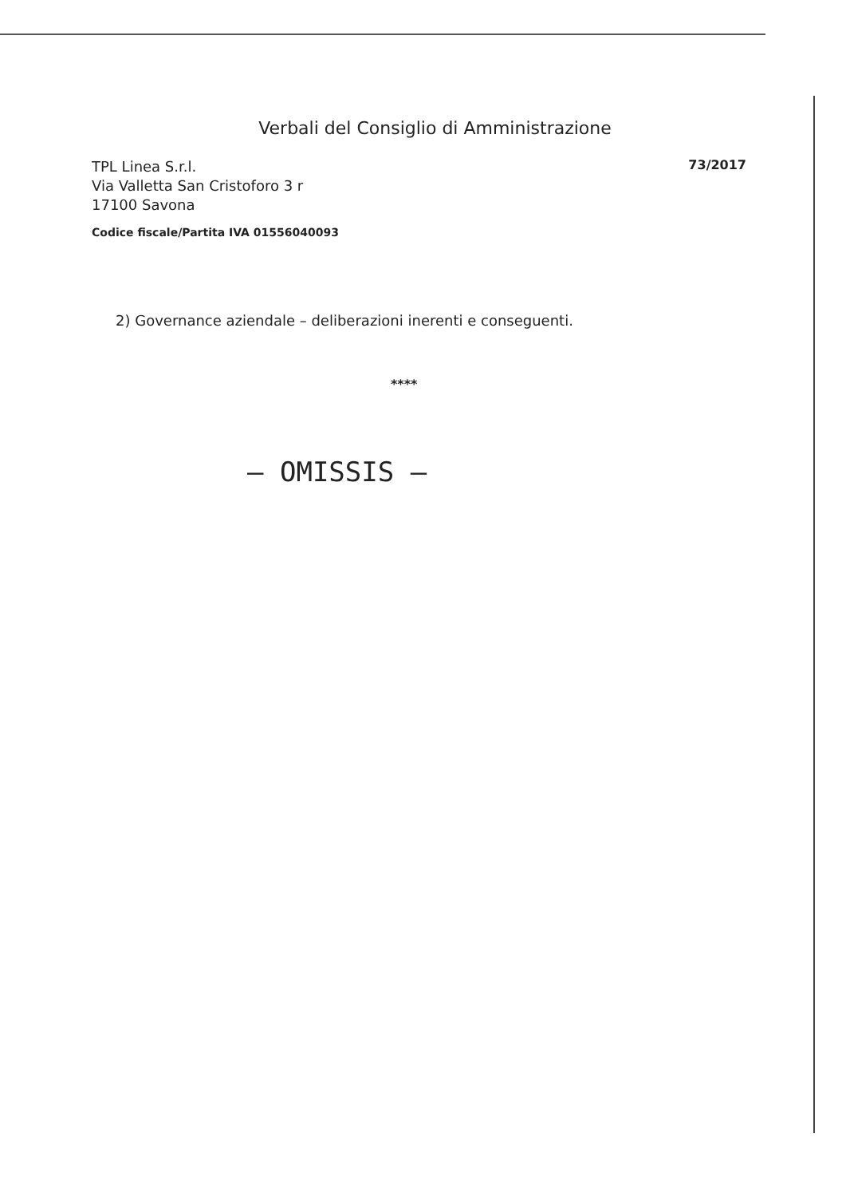Verbali del Consiglio di Amministrazione
TPL Linea S.r.l.
Via Valletta San Cristoforo 3 r
17100 Savona
Codice fiscale/Partita IVA 01556040093
73/2017
2) Governance aziendale – deliberazioni inerenti e conseguenti.
****
– OMISSIS –